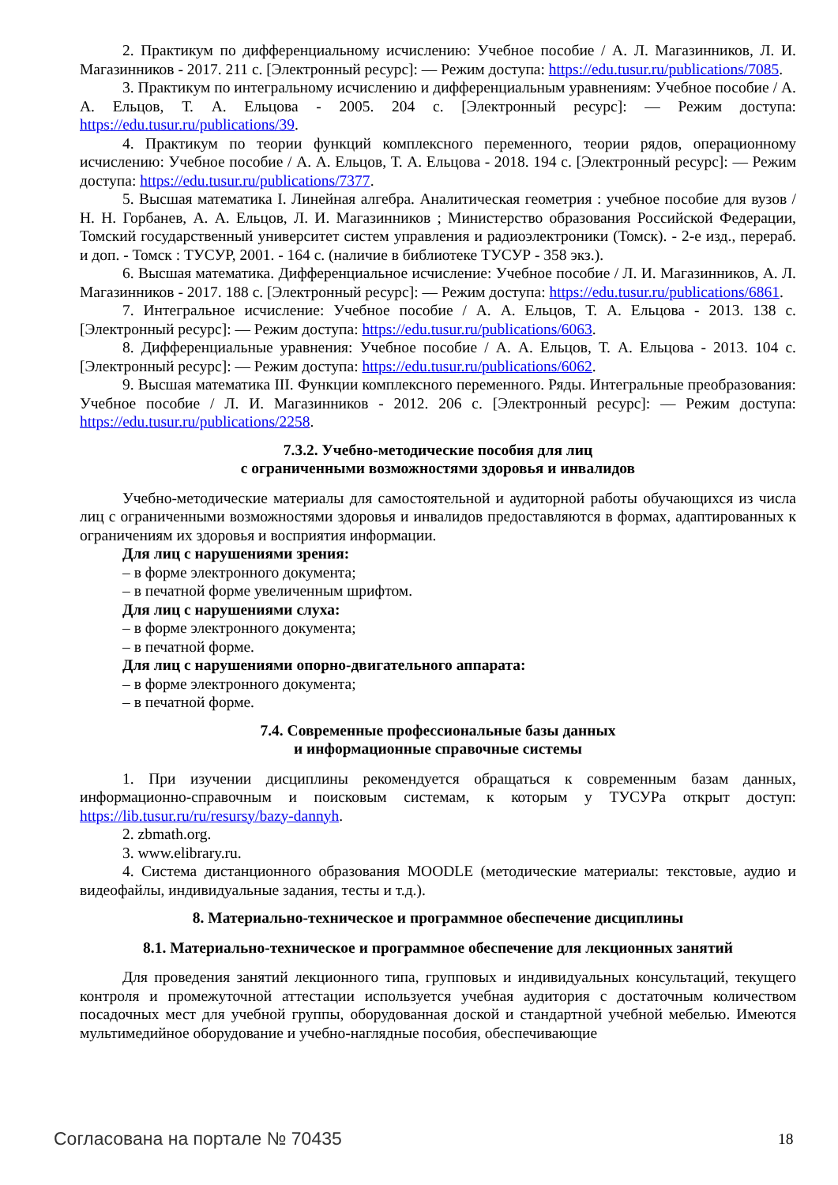2. Практикум по дифференциальному исчислению: Учебное пособие / А. Л. Магазинников, Л. И. Магазинников - 2017. 211 с. [Электронный ресурс]: — Режим доступа: https://edu.tusur.ru/publications/7085.
3. Практикум по интегральному исчислению и дифференциальным уравнениям: Учебное пособие / А. А. Ельцов, Т. А. Ельцова - 2005. 204 с. [Электронный ресурс]: — Режим доступа: https://edu.tusur.ru/publications/39.
4. Практикум по теории функций комплексного переменного, теории рядов, операционному исчислению: Учебное пособие / А. А. Ельцов, Т. А. Ельцова - 2018. 194 с. [Электронный ресурс]: — Режим доступа: https://edu.tusur.ru/publications/7377.
5. Высшая математика I. Линейная алгебра. Аналитическая геометрия : учебное пособие для вузов / Н. Н. Горбанев, А. А. Ельцов, Л. И. Магазинников ; Министерство образования Российской Федерации, Томский государственный университет систем управления и радиоэлектроники (Томск). - 2-е изд., перераб. и доп. - Томск : ТУСУР, 2001. - 164 с. (наличие в библиотеке ТУСУР - 358 экз.).
6. Высшая математика. Дифференциальное исчисление: Учебное пособие / Л. И. Магазинников, А. Л. Магазинников - 2017. 188 с. [Электронный ресурс]: — Режим доступа: https://edu.tusur.ru/publications/6861.
7. Интегральное исчисление: Учебное пособие / А. А. Ельцов, Т. А. Ельцова - 2013. 138 с. [Электронный ресурс]: — Режим доступа: https://edu.tusur.ru/publications/6063.
8. Дифференциальные уравнения: Учебное пособие / А. А. Ельцов, Т. А. Ельцова - 2013. 104 с. [Электронный ресурс]: — Режим доступа: https://edu.tusur.ru/publications/6062.
9. Высшая математика III. Функции комплексного переменного. Ряды. Интегральные преобразования: Учебное пособие / Л. И. Магазинников - 2012. 206 с. [Электронный ресурс]: — Режим доступа: https://edu.tusur.ru/publications/2258.
7.3.2. Учебно-методические пособия для лиц
с ограниченными возможностями здоровья и инвалидов
Учебно-методические материалы для самостоятельной и аудиторной работы обучающихся из числа лиц с ограниченными возможностями здоровья и инвалидов предоставляются в формах, адаптированных к ограничениям их здоровья и восприятия информации.
Для лиц с нарушениями зрения:
– в форме электронного документа;
– в печатной форме увеличенным шрифтом.
Для лиц с нарушениями слуха:
– в форме электронного документа;
– в печатной форме.
Для лиц с нарушениями опорно-двигательного аппарата:
– в форме электронного документа;
– в печатной форме.
7.4. Современные профессиональные базы данных
и информационные справочные системы
1. При изучении дисциплины рекомендуется обращаться к современным базам данных, информационно-справочным и поисковым системам, к которым у ТУСУРа открыт доступ: https://lib.tusur.ru/ru/resursy/bazy-dannyh.
2. zbmath.org.
3. www.elibrary.ru.
4. Система дистанционного образования MOODLE (методические материалы: текстовые, аудио и видеофайлы, индивидуальные задания, тесты и т.д.).
8. Материально-техническое и программное обеспечение дисциплины
8.1. Материально-техническое и программное обеспечение для лекционных занятий
Для проведения занятий лекционного типа, групповых и индивидуальных консультаций, текущего контроля и промежуточной аттестации используется учебная аудитория с достаточным количеством посадочных мест для учебной группы, оборудованная доской и стандартной учебной мебелью. Имеются мультимедийное оборудование и учебно-наглядные пособия, обеспечивающие
Согласована на портале № 70435 18